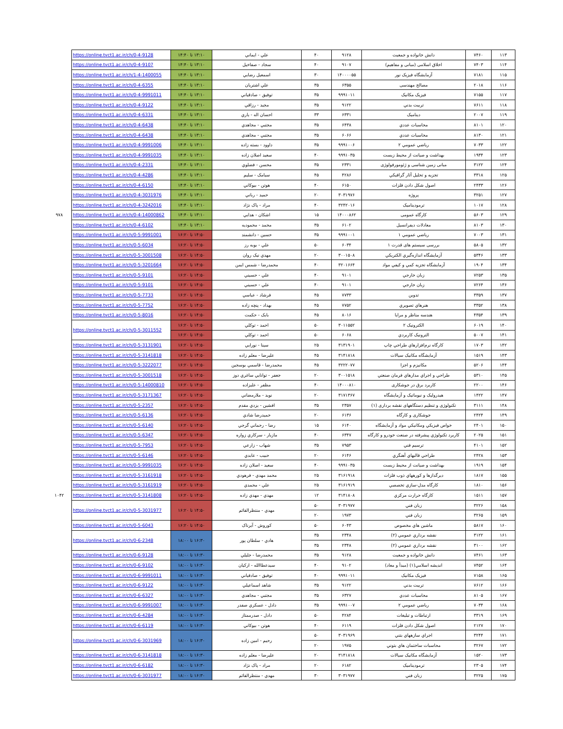| ۱۱۳ | ۷۴۶۰ | دانش خانواده و جمعیت | ۹۱۲۸ | ۴۰ | علي - ايماني | ۱۳:۱۰ تا ۱۴:۴۰ | https://online.tvct1.ac.ir/ch/0-4-9128 | |
| ۱۱۴ | ۷۴۰۳ | اخلاق اسلامی (مبانی و مفاهیم) | ۹۱۰۷ | ۴۰ | سجاد - صفاخيل | ۱۳:۱۰ تا ۱۴:۴۰ | https://online.tvct1.ac.ir/ch/0-4-9107 | |
| ۱۱۵ | ۷۱۸۱ | آزمايشگاه فيزيک نور | ۱۴۰۰۰۰۵۵ | ۳۰ | اسمعيل رضايي | ۱۳:۱۰ تا ۱۴:۴۰ | https://online.tvct1.ac.ir/ch/1-4-1400055 | |
| ۱۱۶ | ۲۰۱۸ | مصالح مهندسی | ۶۳۵۵ | ۳۵ | علي اشتريان | ۱۳:۱۰ تا ۱۴:۴۰ | https://online.tvct1.ac.ir/ch/0-4-6355 | |
| ۱۱۷ | ۷۱۵۵ | فیزیک مکانیک | ۹۹۹۱۰۱۱ | ۳۵ | توفيق - صادقياني | ۱۳:۱۰ تا ۱۴:۴۰ | https://online.tvct1.ac.ir/ch/0-4-9991011 | |
| ۱۱۸ | ۷۶۱۱ | تربيت بدني | ۹۱۲۲ | ۳۵ | مجيد - رزاقي | ۱۳:۱۰ تا ۱۴:۴۰ | https://online.tvct1.ac.ir/ch/0-4-9122 | |
| ۱۱۹ | ۲۰۰۷ | ديناميک | ۶۳۳۱ | ۳۳ | احسان اله - ياري | ۱۳:۱۰ تا ۱۴:۴۰ | https://online.tvct1.ac.ir/ch/0-4-6331 | |
| ۱۲۰ | ۸۱۰۱ | محاسبات عددي | ۶۴۳۸ | ۳۵ | مجتبي - مجاهدي | ۱۳:۱۰ تا ۱۴:۴۰ | https://online.tvct1.ac.ir/ch/0-4-6438 | |
| ۱۲۱ | ۸۱۳۰ | محاسبات عددي | ۶۰۶۶ | ۳۵ | مجتبي - مجاهدي | ۱۳:۱۰ تا ۱۴:۴۰ | https://online.tvct1.ac.ir/ch/0-4-6438 | |
| ۱۲۲ | ۷۰۳۳ | رياضي عمومي ۲ | ۹۹۹۱۰۰۶ | ۳۵ | داوود - بسته زاده | ۱۳:۱۰ تا ۱۴:۴۰ | https://online.tvct1.ac.ir/ch/0-4-9991006 | |
| ۱۲۳ | ۱۹۳۴ | بهداشت و صيانت از محيط زيست | ۹۹۹۱۰۳۵ | ۴۰ | سعيد اصلان زاده | ۱۳:۱۰ تا ۱۴:۴۰ | https://online.tvct1.ac.ir/ch/0-4-9991035 | |
| ۱۲۴ | ۳۱۲۲ | مبانی زمین شناسی و ژئومورفولوژی | ۲۳۳۱ | ۳۵ | محسن - فضلوي | ۱۳:۱۰ تا ۱۴:۴۰ | https://online.tvct1.ac.ir/ch/0-4-2331 | |
| ۱۲۵ | ۳۳۱۸ | تجزيه و تحليل آثار گرافيکي | ۴۲۸۶ | ۴۵ | سيامک - سليم | ۱۳:۱۰ تا ۱۴:۴۰ | https://online.tvct1.ac.ir/ch/0-4-4286 | |
| ۱۲۶ | ۲۴۳۳ | اصول شکل دادن فلزات | ۶۱۵۰ | ۴۰ | هوتن - بيوکاني | ۱۳:۱۰ تا ۱۴:۴۰ | https://online.tvct1.ac.ir/ch/0-4-6150 | |
| ۱۲۷ | ۳۲۵۱ | پروژه | ۳۰۳۱۹۷۶ | ۲۰ | حميد - رباني | ۱۳:۱۰ تا ۱۴:۴۰ | https://online.tvct1.ac.ir/ch/0-4-3031976 | |
| ۱۲۸ | ۱۰۱۷ | ترموديناميک | ۳۲۴۲۰۱۶ | ۴۰ | مراد - پاک نژاد | ۱۳:۱۰ تا ۱۴:۴۰ | https://online.tvct1.ac.ir/ch/0-4-3242016 | |
| ۱۲۹ | ۵۶۰۳ | کارگاه عمومی | ۱۴۰۰۰۸۶۲ | ۱۵ | اشکان - هدايي | ۱۳:۱۰ تا ۱۴:۴۰ | https://online.tvct1.ac.ir/ch/0-4-14000862 | ۹۷۸ |
| ۱۳۰ | ۸۱۰۳ | معادلات ديفرانسيل | ۶۱۰۲ | ۳۵ | محمد - محموديه | ۱۳:۱۰ تا ۱۴:۴۰ | https://online.tvct1.ac.ir/ch/0-4-6102 | |
| ۱۳۱ | ۷۰۰۳ | رياضي عمومي ۱ | ۹۹۹۱۰۰۱ | ۳۵ | حسين - دانشمند | ۱۴:۵۰ تا ۱۶:۲۰ | https://online.tvct1.ac.ir/ch/0-5-9991001 | |
| ۱۳۲ | ۵۸۰۵ | بررسی سيستم های قدرت ۱ | ۶۰۳۴ | ۵۰ | علي - بوبه رز | ۱۴:۵۰ تا ۱۶:۲۰ | https://online.tvct1.ac.ir/ch/0-5-6034 | |
| ۱۳۳ | ۵۳۴۶ | آزمايشگاه اندازه‌گيري الکتريکي | ۳۰۰۱۵۰۸ | ۲۰ | مهدي نيک روان | ۱۴:۵۰ تا ۱۶:۲۰ | https://online.tvct1.ac.ir/ch/0-5-3001508 | |
| ۱۳۴ | ۱۹۰۴ | آزمايشگاه تجزيه کمي و کيفي مواد | ۳۲۰۱۶۶۴ | ۴۰ | محمدرضا - شمس ايمن | ۱۴:۵۰ تا ۱۶:۲۰ | https://online.tvct1.ac.ir/ch/0-5-3201664 | |
| ۱۳۵ | ۷۲۵۳ | زبان خارجي | ۹۱۰۱ | ۴۰ | علي - حسيني | ۱۴:۵۰ تا ۱۶:۲۰ | https://online.tvct1.ac.ir/ch/0-5-9101 | |
| ۱۳۶ | ۷۲۶۴ | زبان خارجي | ۹۱۰۱ | ۴۰ | علي - حسيني | ۱۴:۵۰ تا ۱۶:۲۰ | https://online.tvct1.ac.ir/ch/0-5-9101 | |
| ۱۳۷ | ۳۳۵۹ | تدوين | ۷۷۳۳ | ۴۵ | فرشاد - عباسي | ۱۴:۵۰ تا ۱۶:۲۰ | https://online.tvct1.ac.ir/ch/0-5-7733 | |
| ۱۳۸ | ۳۳۵۲ | هنرهاي تصويري | ۷۷۵۲ | ۴۵ | بهداد - پنچه زاده | ۱۴:۵۰ تا ۱۶:۲۰ | https://online.tvct1.ac.ir/ch/0-5-7752 | |
| ۱۳۹ | ۴۳۵۴ | هندسه مناظر و مرايا | ۸۰۱۶ | ۴۵ | بابک - حکمت | ۱۴:۵۰ تا ۱۶:۲۰ | https://online.tvct1.ac.ir/ch/0-5-8016 | |
| ۱۴۰ | ۶۰۱۹ | الکترونيک ۲ | ۳۰۱۱۵۵۲ | ۵۰ | احمد - توکلي | ۱۴:۵۰ تا ۱۶:۲۰ | https://online.tvct1.ac.ir/ch/0-5-3011552 | |
| ۱۴۱ | ۵۰۰۷ | الترونيک کاربردي | ۶۰۶۸ | ۵۰ | احمد - توکلي | ۱۴:۵۰ تا ۱۶:۲۰ | | |
| ۱۴۲ | ۱۷۰۳ | کارگاه نرم‌افزارهاي طراحي چاپ | ۳۱۳۱۹۰۱ | ۲۵ | سينا - نورايي | ۱۴:۵۰ تا ۱۶:۲۰ | https://online.tvct1.ac.ir/ch/0-5-3131901 | |
| ۱۴۳ | ۱۵۱۹ | آزمايشگاه مکانيک سيالات | ۳۱۴۱۸۱۸ | ۴۵ | عليرضا - معلم زاده | ۱۴:۵۰ تا ۱۶:۲۰ | https://online.tvct1.ac.ir/ch/0-5-3141818 | |
| ۱۴۴ | ۵۲۰۶ | مکانيزم و اجزا | ۳۲۲۲۰۷۷ | ۴۵ | محمدرضا - قاسمي بوسجين | ۱۴:۵۰ تا ۱۶:۲۰ | https://online.tvct1.ac.ir/ch/0-5-3222077 | |
| ۱۴۵ | ۵۳۱۰ | طراحي و اجراي مدارهاي فرمان صنعتي | ۳۰۰۱۵۱۸ | ۲۰ | جعفر - توانايي ساغري دوز | ۱۴:۵۰ تا ۱۶:۲۰ | https://online.tvct1.ac.ir/ch/0-5-3001518 | |
| ۱۴۶ | ۲۲۰۰ | کاربرد برق در جوشکاری | ۱۴۰۰۰۸۱۰ | ۴۰ | مظفر - عليزاده | ۱۴:۵۰ تا ۱۶:۲۰ | https://online.tvct1.ac.ir/ch/0-5-14000810 | |
| ۱۴۷ | ۱۴۲۲ | هيدروليک و نيوماتيک و آزمايشگاه | ۳۱۷۱۳۶۷ | ۲۰ | نويد - ملارمضاني | ۱۴:۵۰ تا ۱۶:۲۰ | https://online.tvct1.ac.ir/ch/0-5-3171367 | |
| ۱۴۸ | ۳۱۱۱ | تکنولوژی و تنظیم دستگاههای نقشه برداری (۱) | ۲۳۵۷ | ۳۵ | افشين - يزدي مقدم | ۱۴:۵۰ تا ۱۶:۲۰ | https://online.tvct1.ac.ir/ch/0-5-2357 | |
| ۱۴۹ | ۲۴۲۴ | جوشکاری و کارگاه | ۶۱۳۶ | ۲۰ | حميدرضا شادي | ۱۴:۵۰ تا ۱۶:۲۰ | https://online.tvct1.ac.ir/ch/0-5-6136 | |
| ۱۵۰ | ۲۴۰۱ | خواص فيزيکي ومکانيکي مواد و آزمايشگاه | ۶۱۴۰ | ۱۵ | رضا - رحماني گرجي | ۱۴:۵۰ تا ۱۶:۲۰ | https://online.tvct1.ac.ir/ch/0-5-6140 | |
| ۱۵۱ | ۲۰۲۵ | کاربرد تکنولوژي پيشرفته در صنعت خودرو و کارگاه | ۶۳۴۷ | ۴۰ | مازيار - سرکاري زواره | ۱۴:۵۰ تا ۱۶:۲۰ | https://online.tvct1.ac.ir/ch/0-5-6347 | |
| ۱۵۲ | ۴۱۰۱ | ترسيم فني | ۷۹۵۳ | ۳۵ | شهاب - زارعي | ۱۴:۵۰ تا ۱۶:۲۰ | https://online.tvct1.ac.ir/ch/0-5-7953 | |
| ۱۵۳ | ۲۴۲۸ | طراحي قالبهاي آهنگري | ۶۱۴۶ | ۲۰ | حبيب - عابدي | ۱۴:۵۰ تا ۱۶:۲۰ | https://online.tvct1.ac.ir/ch/0-5-6146 | |
| ۱۵۴ | ۱۹۱۹ | بهداشت و صيانت از محيط زيست | ۹۹۹۱۰۳۵ | ۴۰ | سعيد - اصلان زاده | ۱۴:۵۰ تا ۱۶:۲۰ | https://online.tvct1.ac.ir/ch/0-5-9991035 | |
| ۱۵۵ | ۱۸۱۷ | ديرگدازها و کورههاي ذوب فلزات | ۳۱۶۱۹۱۸ | ۲۵ | محمد مهدي - فرهودي | ۱۴:۵۰ تا ۱۶:۲۰ | https://online.tvct1.ac.ir/ch/0-5-3161918 | |
| ۱۵۶ | ۱۸۱۰ | کارگاه مدل-سازي تخصصي | ۳۱۶۱۹۱۹ | ۲۵ | علي - محمدي | ۱۴:۵۰ تا ۱۶:۲۰ | https://online.tvct1.ac.ir/ch/0-5-3161919 | |
| ۱۵۷ | ۱۵۱۱ | کارگاه حرارت مرکزي | ۳۱۴۱۸۰۸ | ۱۲ | مهدي - مهدي زاده | ۱۴:۵۰ تا ۱۶:۲۰ | https://online.tvct1.ac.ir/ch/0-5-3141808 | ۱۰۴۲ |
| ۱۵۸ | ۳۲۲۶ | زبان فني | ۳۰۳۱۹۷۷ | ۵۰ | مهدي - منتظرالقائم | ۱۴:۵۰ تا ۱۶:۲۰ | https://online.tvct1.ac.ir/ch/0-5-3031977 | |
| ۱۵۹ | ۳۲۶۵ | زبان فني | ۱۹۷۳ | ۲۰ | | | | |
| ۱۶۰ | ۵۸۱۷ | ماشين هاي مخصوص | ۶۰۴۳ | ۵۰ | کوروش - آيرناک | ۱۴:۵۰ تا ۱۶:۲۰ | https://online.tvct1.ac.ir/ch/0-5-6043 | |
| ۱۶۱ | ۳۱۲۲ | نقشه برداري عمومي (۲) | ۲۳۴۸ | ۳۵ | هادي - سلطان پور | ۱۶:۳۰ تا ۱۸:۰۰ | https://online.tvct1.ac.ir/ch/0-6-2348 | |
| ۱۶۲ | ۳۱۰۰ | نقشه برداري عمومي (۲) | ۲۳۴۸ | ۳۵ | | | | |
| ۱۶۳ | ۷۴۶۱ | دانش خانواده و جمعیت | ۹۱۲۸ | ۳۵ | محمدرضا - جليلي | ۱۶:۳۰ تا ۱۸:۰۰ | https://online.tvct1.ac.ir/ch/0-6-9128 | |
| ۱۶۴ | ۷۴۵۲ | انديشه اسلامي(۱) (مبدأ و معاد) | ۹۱۰۲ | ۴۰ | سيدعطاالله - اركيان | ۱۶:۳۰ تا ۱۸:۰۰ | https://online.tvct1.ac.ir/ch/0-6-9102 | |
| ۱۶۵ | ۷۱۵۸ | فیزیک مکانیک | ۹۹۹۱۰۱۱ | ۴۰ | توفيق - صادقياني | ۱۶:۳۰ تا ۱۸:۰۰ | https://online.tvct1.ac.ir/ch/0-6-9991011 | |
| ۱۶۶ | ۷۶۱۲ | تربيت بدني | ۹۱۲۲ | ۳۵ | شاهد اسماعيلي | ۱۶:۳۰ تا ۱۸:۰۰ | https://online.tvct1.ac.ir/ch/0-6-9122 | |
| ۱۶۷ | ۸۱۰۵ | محاسبات عددي | ۶۳۲۷ | ۳۵ | مجتبي - مجاهدي | ۱۶:۳۰ تا ۱۸:۰۰ | https://online.tvct1.ac.ir/ch/0-6-6327 | |
| ۱۶۸ | ۷۰۳۴ | رياضي عمومي ۲ | ۹۹۹۱۰۰۷ | ۳۵ | دادل - عسکري صفدر | ۱۶:۳۰ تا ۱۸:۰۰ | https://online.tvct1.ac.ir/ch/0-6-9991007 | |
| ۱۶۹ | ۳۳۱۹ | ارتباطات و تبليغات | ۴۲۸۴ | ۵۰ | دادل - صدرممتاز | ۱۶:۳۰ تا ۱۸:۰۰ | https://online.tvct1.ac.ir/ch/0-6-4284 | |
| ۱۷۰ | ۲۱۲۷ | اصول شکل دادن فلزات | ۶۱۱۹ | ۴۰ | هوتن - بيوکاني | ۱۶:۳۰ تا ۱۸:۰۰ | https://online.tvct1.ac.ir/ch/0-6-6119 | |
| ۱۷۱ | ۳۲۴۴ | اجراي سازههاي بتني | ۳۰۳۱۹۶۹ | ۵۰ | رحيم - امين زاده | ۱۶:۳۰ تا ۱۸:۰۰ | https://online.tvct1.ac.ir/ch/0-6-3031969 | |
| ۱۷۲ | ۳۲۶۷ | محاسبات ساختمان هاي بتوني | ۱۹۷۵ | ۲۰ | | | | |
| ۱۷۳ | ۱۵۲۰ | آزمايشگاه مکانيک سيالات | ۳۱۴۱۸۱۸ | ۲۰ | عليرضا - معلم زاده | ۱۶:۳۰ تا ۱۸:۰۰ | https://online.tvct1.ac.ir/ch/0-6-3141818 | |
| ۱۷۴ | ۲۳۰۵ | ترموديناميک | ۶۱۸۲ | ۲۰ | مراد - پاک نژاد | ۱۶:۳۰ تا ۱۸:۰۰ | https://online.tvct1.ac.ir/ch/0-6-6182 | |
| ۱۷۵ | ۳۲۲۵ | زبان فني | ۳۰۳۱۹۷۷ | ۳۰ | مهدي - منتظرالقائم | ۱۶:۳۰ تا ۱۸:۰۰ | https://online.tvct1.ac.ir/ch/0-6-3031977 | |